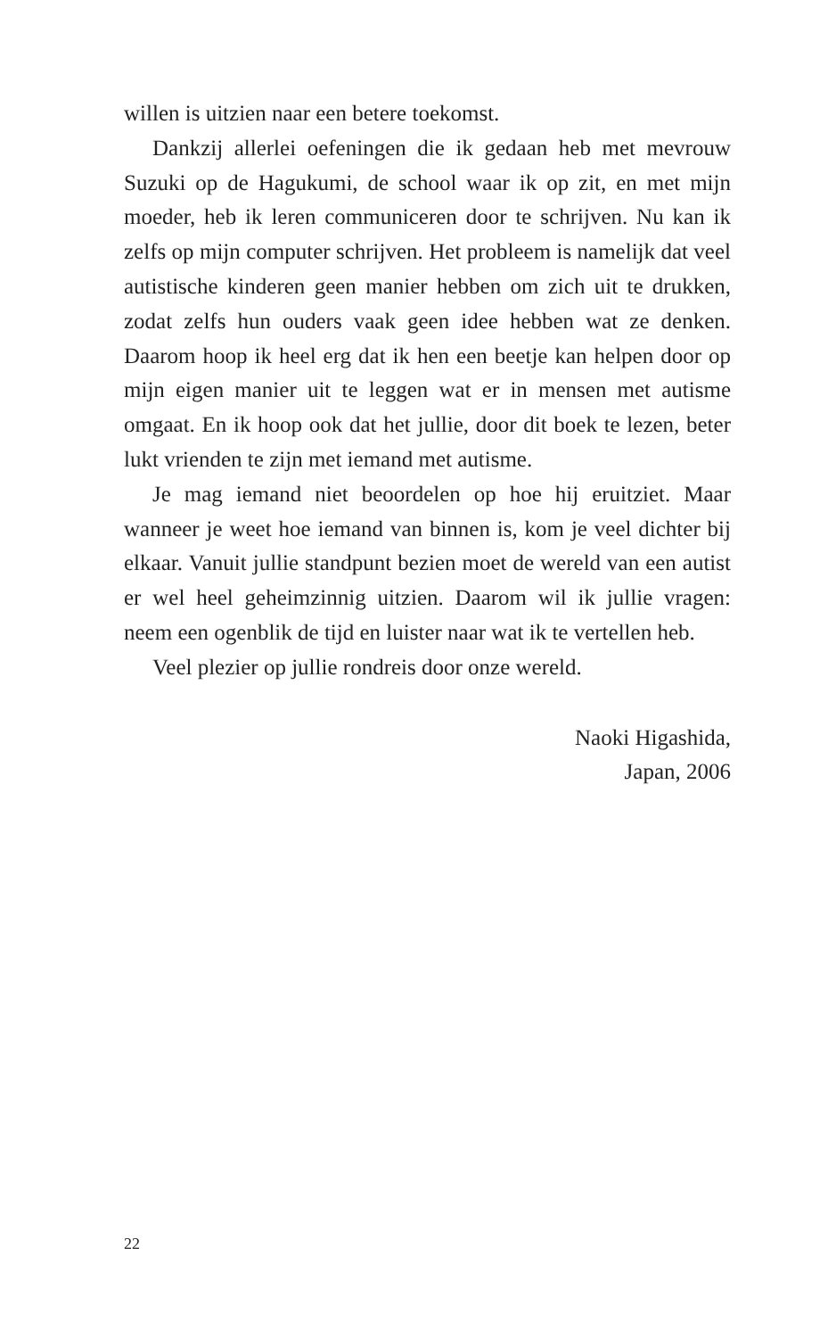willen is uitzien naar een betere toekomst.
Dankzij allerlei oefeningen die ik gedaan heb met mevrouw Suzuki op de Hagukumi, de school waar ik op zit, en met mijn moeder, heb ik leren communiceren door te schrijven. Nu kan ik zelfs op mijn computer schrijven. Het probleem is namelijk dat veel autistische kinderen geen manier hebben om zich uit te drukken, zodat zelfs hun ouders vaak geen idee hebben wat ze denken. Daarom hoop ik heel erg dat ik hen een beetje kan helpen door op mijn eigen manier uit te leggen wat er in mensen met autisme omgaat. En ik hoop ook dat het jullie, door dit boek te lezen, beter lukt vrienden te zijn met iemand met autisme.
Je mag iemand niet beoordelen op hoe hij eruitziet. Maar wanneer je weet hoe iemand van binnen is, kom je veel dichter bij elkaar. Vanuit jullie standpunt bezien moet de wereld van een autist er wel heel geheimzinnig uitzien. Daarom wil ik jullie vragen: neem een ogenblik de tijd en luister naar wat ik te vertellen heb.
Veel plezier op jullie rondreis door onze wereld.
Naoki Higashida,
Japan, 2006
22